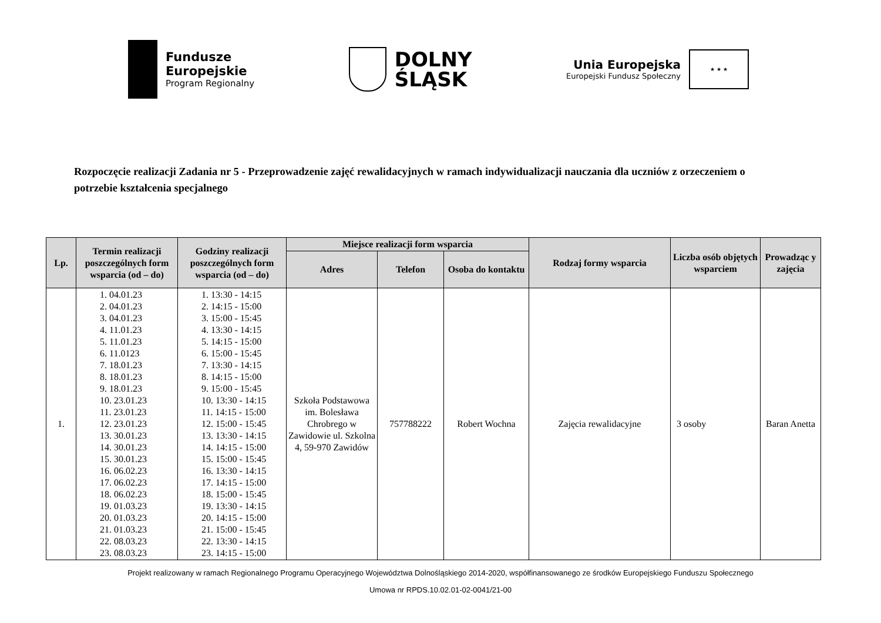Fundusze
Europejskie
Program Regionalny
DOLNY
ŚLĄSK
Unia Europejska
Europejski Fundusz Społeczny
★ ★ ★
Rozpoczęcie realizacji Zadania nr 5 - Przeprowadzenie zajęć rewalidacyjnych w ramach indywidualizacji nauczania dla uczniów z orzeczeniem o potrzebie kształcenia specjalnego
| Lp. | Termin realizacji poszczególnych form wsparcia (od – do) | Godziny realizacji poszczególnych form wsparcia (od – do) | Miejsce realizacji form wsparcia | | | Rodzaj formy wsparcia | Liczba osób objętych wsparciem | Prowadząc y zajęcia |
| --- | --- | --- | --- | --- | --- | --- | --- | --- |
| | | | Adres | Telefon | Osoba do kontaktu | | | |
| 1. | 1. 04.01.23 2. 04.01.23 3. 04.01.23 4. 11.01.23 5. 11.01.23 6. 11.0123 7. 18.01.23 8. 18.01.23 9. 18.01.23 10. 23.01.23 11. 23.01.23 12. 23.01.23 13. 30.01.23 14. 30.01.23 15. 30.01.23 16. 06.02.23 17. 06.02.23 18. 06.02.23 19. 01.03.23 20. 01.03.23 21. 01.03.23 22. 08.03.23 23. 08.03.23 | 1. 13:30 - 14:15 2. 14:15 - 15:00 3. 15:00 - 15:45 4. 13:30 - 14:15 5. 14:15 - 15:00 6. 15:00 - 15:45 7. 13:30 - 14:15 8. 14:15 - 15:00 9. 15:00 - 15:45 10. 13:30 - 14:15 11. 14:15 - 15:00 12. 15:00 - 15:45 13. 13:30 - 14:15 14. 14:15 - 15:00 15. 15:00 - 15:45 16. 13:30 - 14:15 17. 14:15 - 15:00 18. 15:00 - 15:45 19. 13:30 - 14:15 20. 14:15 - 15:00 21. 15:00 - 15:45 22. 13:30 - 14:15 23. 14:15 - 15:00 | Szkoła Podstawowa im. Bolesława Chrobrego w Zawidowie ul. Szkolna 4, 59-970 Zawidów | 757788222 | Robert Wochna | Zajęcia rewalidacyjne | 3 osoby | Baran Anetta |
Projekt realizowany w ramach Regionalnego Programu Operacyjnego Województwa Dolnośląskiego 2014-2020, współfinansowanego ze środków Europejskiego Funduszu Społecznego
Umowa nr RPDS.10.02.01-02-0041/21-00